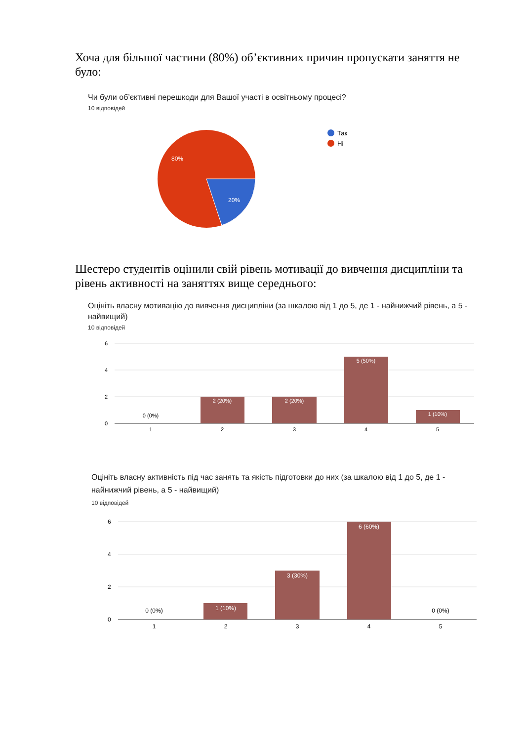Хоча для більшої частини (80%) об’єктивних причин пропускати заняття не було:
Чи були об’єктивні перешкоди для Вашої участі в освітньому процесі?
10 відповідей
80%
20%
Так
Ні
Шестеро студентів оцінили свій рівень мотивації до вивчення дисципліни та рівень активності на заняттях вище середнього:
Оцініть власну мотивацію до вивчення дисципліни (за шкалою від 1 до 5, де 1 - найнижчий рівень, а 5 - найвищий)
10 відповідей
6
4
2
0
2 (20%)
2 (20%)
5 (50%)
1 (10%)
0 (0%)
1
2
3
4
5
Оцініть власну активність під час занять та якість підготовки до них (за шкалою від 1 до 5, де 1 - найнижчий рівень, а 5 - найвищий)
10 відповідей
6
4
2
0
1 (10%)
3 (30%)
6 (60%)
0 (0%)
0 (0%)
1
2
3
4
5